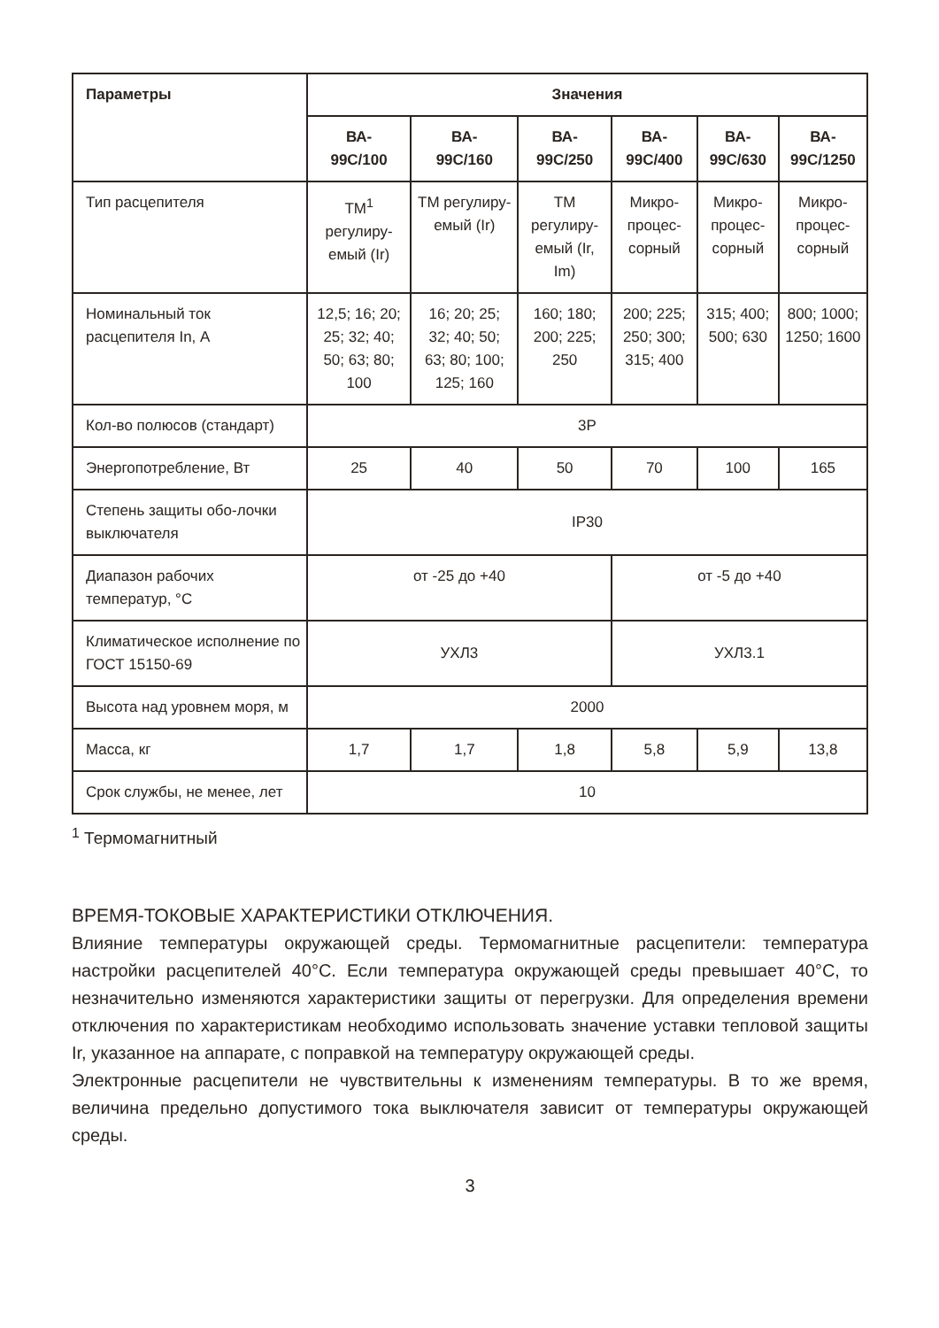| Параметры | Значения | | | | | |
| --- | --- | --- | --- | --- | --- | --- |
| | ВА- 99С/100 | ВА- 99С/160 | ВА- 99С/250 | ВА- 99С/400 | ВА- 99С/630 | ВА- 99С/1250 |
| Тип расцепителя | ТМ<sup>1</sup> регулиру-емый (Ir) | ТМ регулиру-емый (Ir) | ТМ регулиру-емый (Ir, Im) | Микро-процес-сорный | Микро-процес-сорный | Микро-процес-сорный |
| Номинальный ток расцепителя In, А | 12,5; 16; 20; 25; 32; 40; 50; 63; 80; 100 | 16; 20; 25; 32; 40; 50; 63; 80; 100; 125; 160 | 160; 180; 200; 225; 250 | 200; 225; 250; 300; 315; 400 | 315; 400; 500; 630 | 800; 1000; 1250; 1600 |
| Кол-во полюсов (стандарт) | 3P | | | | | |
| Энергопотребление, Вт | 25 | 40 | 50 | 70 | 100 | 165 |
| Степень защиты обо-лочки выключателя | IP30 | | | | | |
| Диапазон рабочих температур, °С | от -25 до +40 | | | от -5 до +40 | | |
| Климатическое исполнение по ГОСТ 15150-69 | УХЛ3 | | | УХЛ3.1 | | |
| Высота над уровнем моря, м | 2000 | | | | | |
| Масса, кг | 1,7 | 1,7 | 1,8 | 5,8 | 5,9 | 13,8 |
| Срок службы, не менее, лет | 10 | | | | | |
<sup>1</sup> Термомагнитный
ВРЕМЯ-ТОКОВЫЕ ХАРАКТЕРИСТИКИ ОТКЛЮЧЕНИЯ.
Влияние температуры окружающей среды. Термомагнитные расцепители: температура настройки расцепителей 40°С. Если температура окружающей среды превышает 40°С, то незначительно изменяются характеристики защиты от перегрузки. Для определения времени отключения по характеристикам необходимо использовать значение уставки тепловой защиты Ir, указанное на аппарате, с поправкой на температуру окружающей среды.
Электронные расцепители не чувствительны к изменениям температуры. В то же время, величина предельно допустимого тока выключателя зависит от температуры окружающей среды.
3